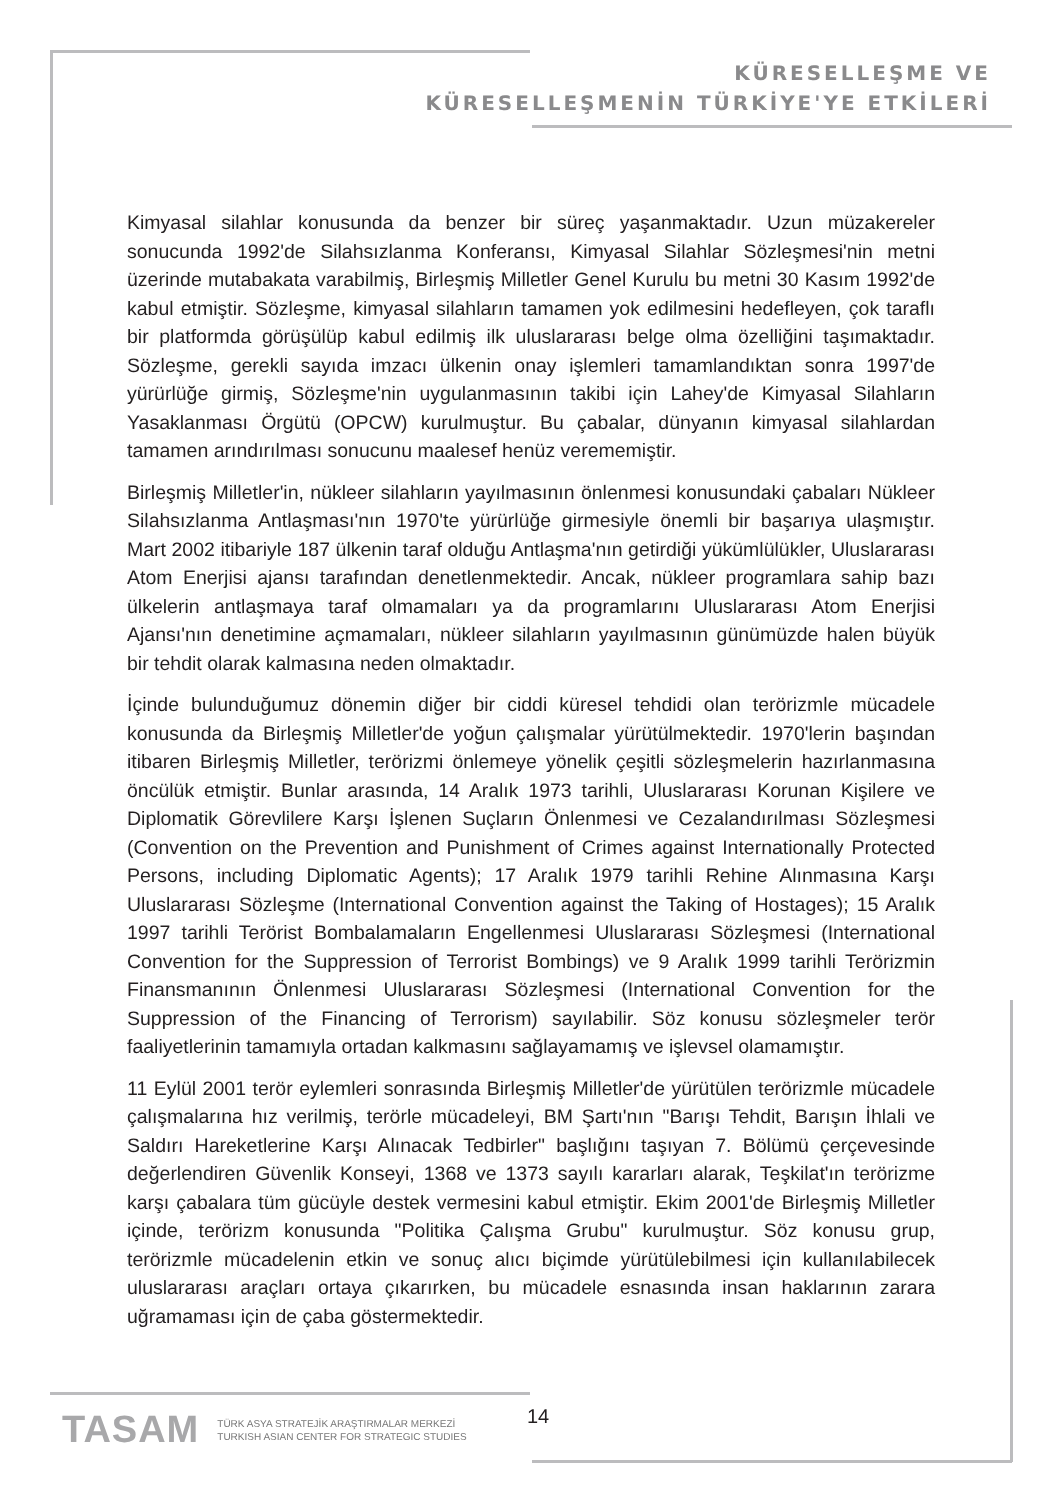KÜRESELLEŞME VE
KÜRESELLEŞMENİN TÜRKİYE'YE ETKİLERİ
Kimyasal silahlar konusunda da benzer bir süreç yaşanmaktadır. Uzun müzakereler sonucunda 1992'de Silahsızlanma Konferansı, Kimyasal Silahlar Sözleşmesi'nin metni üzerinde mutabakata varabilmiş, Birleşmiş Milletler Genel Kurulu bu metni 30 Kasım 1992'de kabul etmiştir. Sözleşme, kimyasal silahların tamamen yok edilmesini hedefleyen, çok taraflı bir platformda görüşülüp kabul edilmiş ilk uluslararası belge olma özelliğini taşımaktadır. Sözleşme, gerekli sayıda imzacı ülkenin onay işlemleri tamamlandıktan sonra 1997'de yürürlüğe girmiş, Sözleşme'nin uygulanmasının takibi için Lahey'de Kimyasal Silahların Yasaklanması Örgütü (OPCW) kurulmuştur. Bu çabalar, dünyanın kimyasal silahlardan tamamen arındırılması sonucunu maalesef henüz verememiştir.
Birleşmiş Milletler'in, nükleer silahların yayılmasının önlenmesi konusundaki çabaları Nükleer Silahsızlanma Antlaşması'nın 1970'te yürürlüğe girmesiyle önemli bir başarıya ulaşmıştır. Mart 2002 itibariyle 187 ülkenin taraf olduğu Antlaşma'nın getirdiği yükümlülükler, Uluslararası Atom Enerjisi ajansı tarafından denetlenmektedir. Ancak, nükleer programlara sahip bazı ülkelerin antlaşmaya taraf olmamaları ya da programlarını Uluslararası Atom Enerjisi Ajansı'nın denetimine açmamaları, nükleer silahların yayılmasının günümüzde halen büyük bir tehdit olarak kalmasına neden olmaktadır.
İçinde bulunduğumuz dönemin diğer bir ciddi küresel tehdidi olan terörizmle mücadele konusunda da Birleşmiş Milletler'de yoğun çalışmalar yürütülmektedir. 1970'lerin başından itibaren Birleşmiş Milletler, terörizmi önlemeye yönelik çeşitli sözleşmelerin hazırlanmasına öncülük etmiştir. Bunlar arasında, 14 Aralık 1973 tarihli, Uluslararası Korunan Kişilere ve Diplomatik Görevlilere Karşı İşlenen Suçların Önlenmesi ve Cezalandırılması Sözleşmesi (Convention on the Prevention and Punishment of Crimes against Internationally Protected Persons, including Diplomatic Agents); 17 Aralık 1979 tarihli Rehine Alınmasına Karşı Uluslararası Sözleşme (International Convention against the Taking of Hostages); 15 Aralık 1997 tarihli Terörist Bombalamaların Engellenmesi Uluslararası Sözleşmesi (International Convention for the Suppression of Terrorist Bombings) ve 9 Aralık 1999 tarihli Terörizmin Finansmanının Önlenmesi Uluslararası Sözleşmesi (International Convention for the Suppression of the Financing of Terrorism) sayılabilir. Söz konusu sözleşmeler terör faaliyetlerinin tamamıyla ortadan kalkmasını sağlayamamış ve işlevsel olamamıştır.
11 Eylül 2001 terör eylemleri sonrasında Birleşmiş Milletler'de yürütülen terörizmle mücadele çalışmalarına hız verilmiş, terörle mücadeleyi, BM Şartı'nın "Barışı Tehdit, Barışın İhlali ve Saldırı Hareketlerine Karşı Alınacak Tedbirler" başlığını taşıyan 7. Bölümü çerçevesinde değerlendiren Güvenlik Konseyi, 1368 ve 1373 sayılı kararları alarak, Teşkilat'ın terörizme karşı çabalara tüm gücüyle destek vermesini kabul etmiştir. Ekim 2001'de Birleşmiş Milletler içinde, terörizm konusunda "Politika Çalışma Grubu" kurulmuştur. Söz konusu grup, terörizmle mücadelenin etkin ve sonuç alıcı biçimde yürütülebilmesi için kullanılabilecek uluslararası araçları ortaya çıkarırken, bu mücadele esnasında insan haklarının zarara uğramaması için de çaba göstermektedir.
TASAM
TÜRK ASYA STRATEJİK ARAŞTIRMALAR MERKEZİ
TURKISH ASIAN CENTER FOR STRATEGIC STUDIES
14